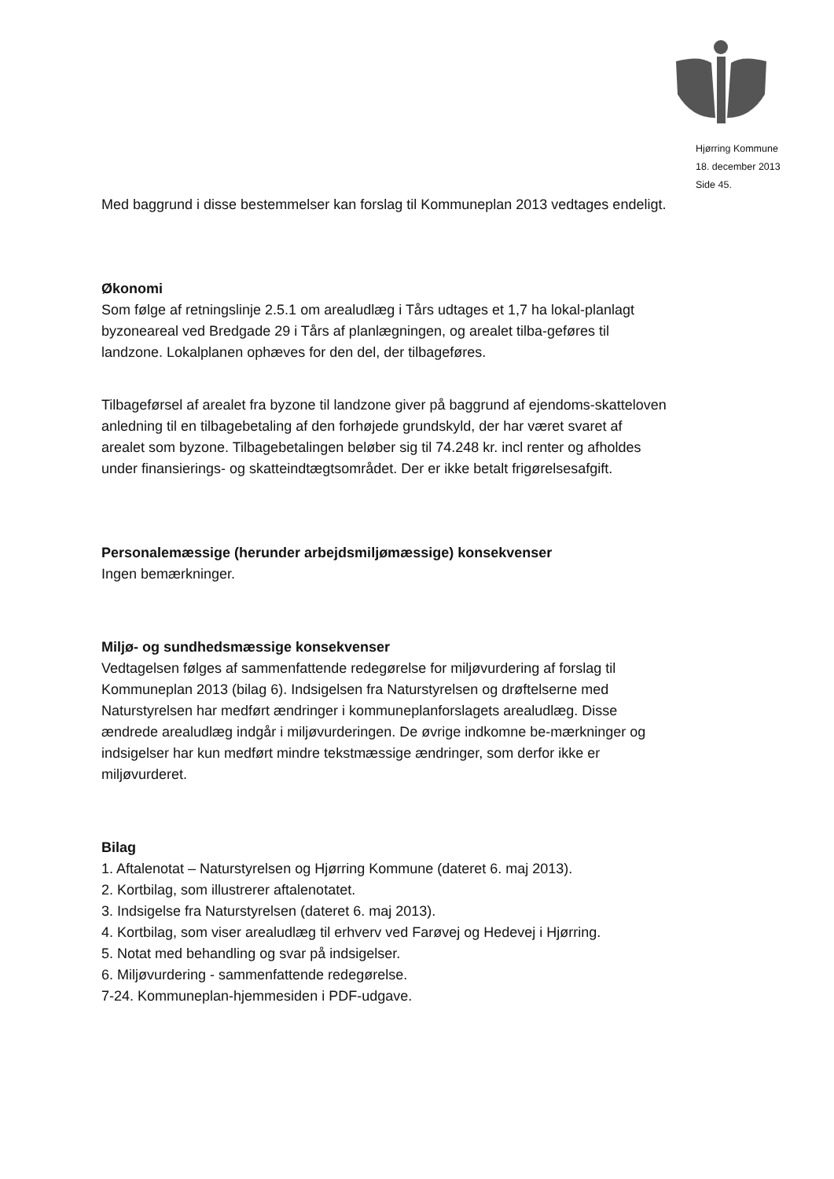Hjørring Kommune
18. december 2013
Side 45.
Med baggrund i disse bestemmelser kan forslag til Kommuneplan 2013 vedtages endeligt.
Økonomi
Som følge af retningslinje 2.5.1 om arealudlæg i Tårs udtages et 1,7 ha lokal-planlagt byzoneareal ved Bredgade 29 i Tårs af planlægningen, og arealet tilba-geføres til landzone. Lokalplanen ophæves for den del, der tilbageføres.
Tilbageførsel af arealet fra byzone til landzone giver på baggrund af ejendoms-skatteloven anledning til en tilbagebetaling af den forhøjede grundskyld, der har været svaret af arealet som byzone. Tilbagebetalingen beløber sig til 74.248 kr. incl renter og afholdes under finansierings- og skatteindtægtsområdet. Der er ikke betalt frigørelsesafgift.
Personalemæssige (herunder arbejdsmiljømæssige) konsekvenser
Ingen bemærkninger.
Miljø- og sundhedsmæssige konsekvenser
Vedtagelsen følges af sammenfattende redegørelse for miljøvurdering af forslag til Kommuneplan 2013 (bilag 6). Indsigelsen fra Naturstyrelsen og drøftelserne med Naturstyrelsen har medført ændringer i kommuneplanforslagets arealudlæg. Disse ændrede arealudlæg indgår i miljøvurderingen. De øvrige indkomne be-mærkninger og indsigelser har kun medført mindre tekstmæssige ændringer, som derfor ikke er miljøvurderet.
Bilag
1. Aftalenotat – Naturstyrelsen og Hjørring Kommune (dateret 6. maj 2013).
2. Kortbilag, som illustrerer aftalenotatet.
3. Indsigelse fra Naturstyrelsen (dateret 6. maj 2013).
4. Kortbilag, som viser arealudlæg til erhverv ved Farøvej og Hedevej i Hjørring.
5. Notat med behandling og svar på indsigelser.
6. Miljøvurdering - sammenfattende redegørelse.
7-24. Kommuneplan-hjemmesiden i PDF-udgave.